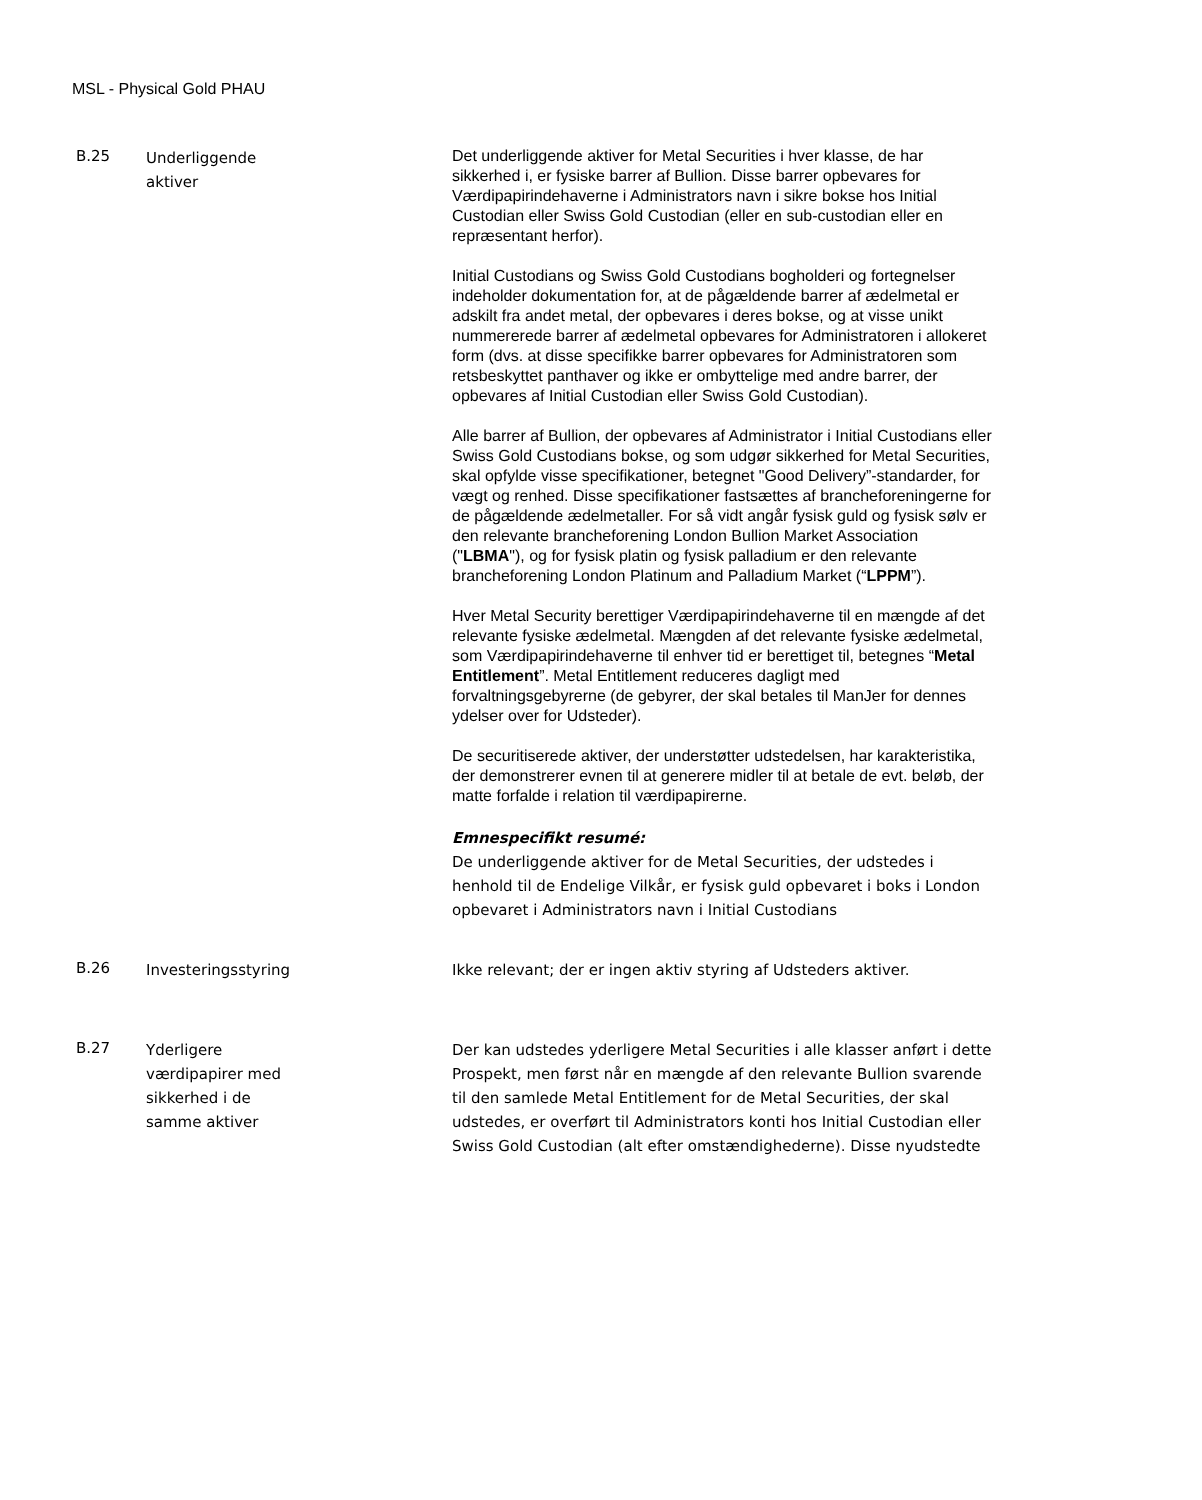MSL - Physical Gold PHAU
| B.25 | Underliggende aktiver | Det underliggende aktiver for Metal Securities i hver klasse, de har sikkerhed i, er fysiske barrer af Bullion. Disse barrer opbevares for Værdipapirindehaverne i Administrators navn i sikre bokse hos Initial Custodian eller Swiss Gold Custodian (eller en sub-custodian eller en repræsentant herfor). Initial Custodians og Swiss Gold Custodians bogholderi og fortegnelser indeholder dokumentation for, at de pågældende barrer af ædelmetal er adskilt fra andet metal, der opbevares i deres bokse, og at visse unikt nummererede barrer af ædelmetal opbevares for Administratoren i allokeret form (dvs. at disse specifikke barrer opbevares for Administratoren som retsbeskyttet panthaver og ikke er ombyttelige med andre barrer, der opbevares af Initial Custodian eller Swiss Gold Custodian). Alle barrer af Bullion, der opbevares af Administrator i Initial Custodians eller Swiss Gold Custodians bokse, og som udgør sikkerhed for Metal Securities, skal opfylde visse specifikationer, betegnet "Good Delivery”-standarder, for vægt og renhed. Disse specifikationer fastsættes af brancheforeningerne for de pågældende ædelmetaller. For så vidt angår fysisk guld og fysisk sølv er den relevante brancheforening London Bullion Market Association (" LBMA "), og for fysisk platin og fysisk palladium er den relevante brancheforening London Platinum and Palladium Market (“ LPPM ”). Hver Metal Security berettiger Værdipapirindehaverne til en mængde af det relevante fysiske ædelmetal. Mængden af det relevante fysiske ædelmetal, som Værdipapirindehaverne til enhver tid er berettiget til, betegnes “ Metal Entitlement ”. Metal Entitlement reduceres dagligt med forvaltningsgebyrerne (de gebyrer, der skal betales til ManJer for dennes ydelser over for Udsteder). De securitiserede aktiver, der understøtter udstedelsen, har karakteristika, der demonstrerer evnen til at generere midler til at betale de evt. beløb, der matte forfalde i relation til værdipapirerne. Emnespecifikt resumé: De underliggende aktiver for de Metal Securities, der udstedes i henhold til de Endelige Vilkår, er fysisk guld opbevaret i boks i London opbevaret i Administrators navn i Initial Custodians |
| B.26 | Investeringsstyring | Ikke relevant; der er ingen aktiv styring af Udsteders aktiver. |
| B.27 | Yderligere værdipapirer med sikkerhed i de samme aktiver | Der kan udstedes yderligere Metal Securities i alle klasser anført i dette Prospekt, men først når en mængde af den relevante Bullion svarende til den samlede Metal Entitlement for de Metal Securities, der skal udstedes, er overført til Administrators konti hos Initial Custodian eller Swiss Gold Custodian (alt efter omstændighederne). Disse nyudstedte |